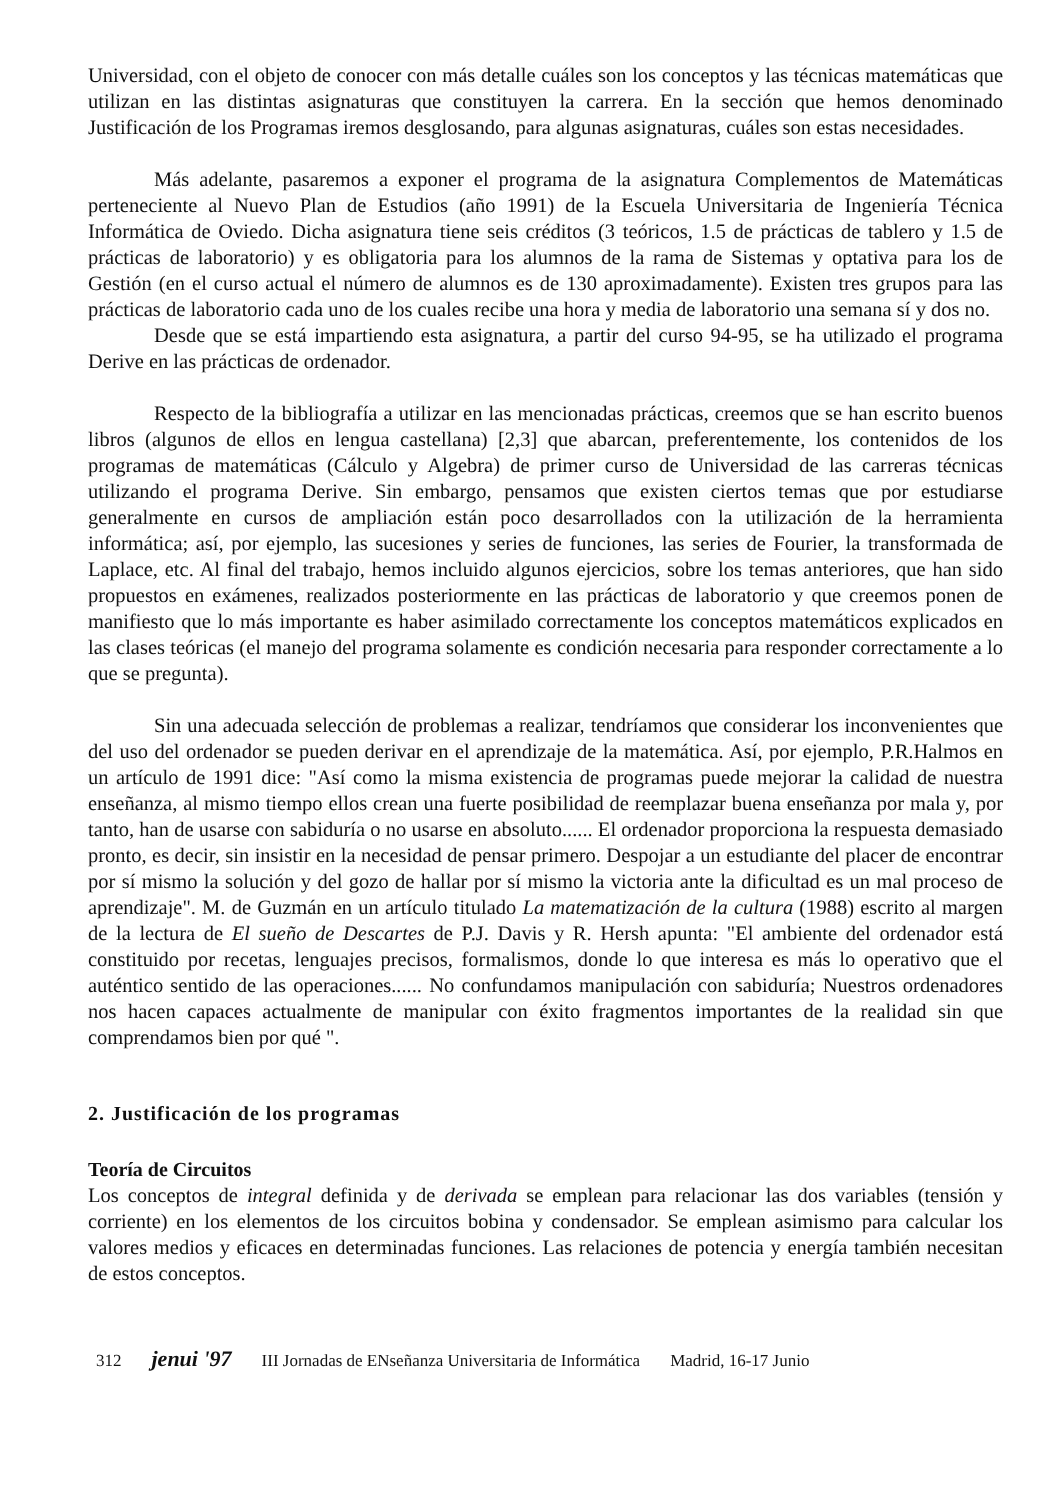Universidad, con el objeto de conocer con más detalle cuáles son los conceptos y las técnicas matemáticas que utilizan en las distintas asignaturas que constituyen la carrera. En la sección que hemos denominado Justificación de los Programas iremos desglosando, para algunas asignaturas, cuáles son estas necesidades.
Más adelante, pasaremos a exponer el programa de la asignatura Complementos de Matemáticas perteneciente al Nuevo Plan de Estudios (año 1991) de la Escuela Universitaria de Ingeniería Técnica Informática de Oviedo. Dicha asignatura tiene seis créditos (3 teóricos, 1.5 de prácticas de tablero y 1.5 de prácticas de laboratorio) y es obligatoria para los alumnos de la rama de Sistemas y optativa para los de Gestión (en el curso actual el número de alumnos es de 130 aproximadamente). Existen tres grupos para las prácticas de laboratorio cada uno de los cuales recibe una hora y media de laboratorio una semana sí y dos no.
Desde que se está impartiendo esta asignatura, a partir del curso 94-95, se ha utilizado el programa Derive en las prácticas de ordenador.
Respecto de la bibliografía a utilizar en las mencionadas prácticas, creemos que se han escrito buenos libros (algunos de ellos en lengua castellana) [2,3] que abarcan, preferentemente, los contenidos de los programas de matemáticas (Cálculo y Algebra) de primer curso de Universidad de las carreras técnicas utilizando el programa Derive. Sin embargo, pensamos que existen ciertos temas que por estudiarse generalmente en cursos de ampliación están poco desarrollados con la utilización de la herramienta informática; así, por ejemplo, las sucesiones y series de funciones, las series de Fourier, la transformada de Laplace, etc. Al final del trabajo, hemos incluido algunos ejercicios, sobre los temas anteriores, que han sido propuestos en exámenes, realizados posteriormente en las prácticas de laboratorio y que creemos ponen de manifiesto que lo más importante es haber asimilado correctamente los conceptos matemáticos explicados en las clases teóricas (el manejo del programa solamente es condición necesaria para responder correctamente a lo que se pregunta).
Sin una adecuada selección de problemas a realizar, tendríamos que considerar los inconvenientes que del uso del ordenador se pueden derivar en el aprendizaje de la matemática. Así, por ejemplo, P.R.Halmos en un artículo de 1991 dice: "Así como la misma existencia de programas puede mejorar la calidad de nuestra enseñanza, al mismo tiempo ellos crean una fuerte posibilidad de reemplazar buena enseñanza por mala y, por tanto, han de usarse con sabiduría o no usarse en absoluto...... El ordenador proporciona la respuesta demasiado pronto, es decir, sin insistir en la necesidad de pensar primero. Despojar a un estudiante del placer de encontrar por sí mismo la solución y del gozo de hallar por sí mismo la victoria ante la dificultad es un mal proceso de aprendizaje". M. de Guzmán en un artículo titulado La matematización de la cultura (1988) escrito al margen de la lectura de El sueño de Descartes de P.J. Davis y R. Hersh apunta: "El ambiente del ordenador está constituido por recetas, lenguajes precisos, formalismos, donde lo que interesa es más lo operativo que el auténtico sentido de las operaciones...... No confundamos manipulación con sabiduría; Nuestros ordenadores nos hacen capaces actualmente de manipular con éxito fragmentos importantes de la realidad sin que comprendamos bien por qué ".
2. Justificación de los programas
Teoría de Circuitos
Los conceptos de integral definida y de derivada se emplean para relacionar las dos variables (tensión y corriente) en los elementos de los circuitos bobina y condensador. Se emplean asimismo para calcular los valores medios y eficaces en determinadas funciones. Las relaciones de potencia y energía también necesitan de estos conceptos.
312 jenui '97 III Jornadas de ENseñanza Universitaria de Informática Madrid, 16-17 Junio